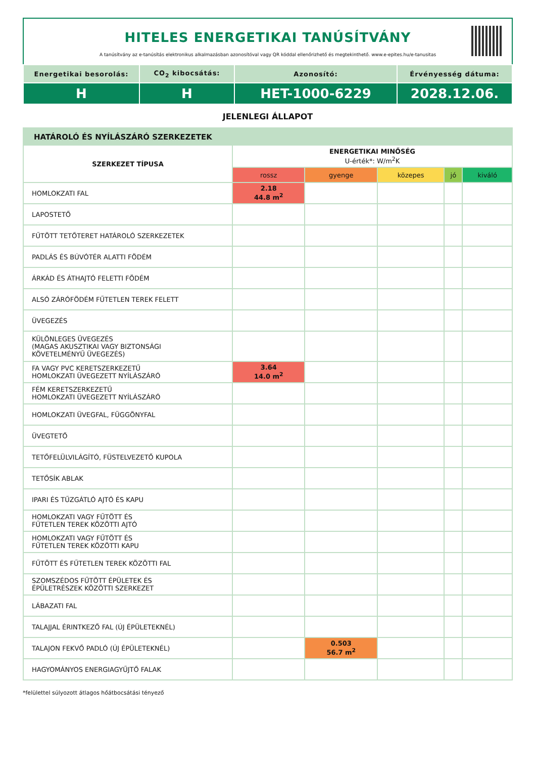HITELES ENERGETIKAI TANÚSÍTVÁNY
A tanúsítvány az e-tanúsítás elektronikus alkalmazásban azonosítóval vagy QR kóddal ellenőrizhető és megtekinthető. www.e-epites.hu/e-tanusitas
| Energetikai besorolás: | CO<sub>2</sub> kibocsátás: | Azonosító: | Érvényesség dátuma: |
| --- | --- | --- | --- |
| H | H | HET-1000-6229 | 2028.12.06. |
JELENLEGI ÁLLAPOT
HATÁROLÓ ÉS NYÍLÁSZÁRÓ SZERKEZETEK
| SZERKEZET TÍPUSA | ENERGETIKAI MINŐSÉG U-érték*: W/m<sup>2</sup>K | | | | |
| --- | --- | --- | --- | --- | --- |
| | rossz | gyenge | közepes | jó | kiváló |
| HOMLOKZATI FAL | 2.18 44.8 m<sup>2</sup> | | | | |
| LAPOSTETŐ | | | | | |
| FŰTÖTT TETŐTERET HATÁROLÓ SZERKEZETEK | | | | | |
| PADLÁS ÉS BÚVÓTÉR ALATTI FÖDÉM | | | | | |
| ÁRKÁD ÉS ÁTHAJTÓ FELETTI FÖDÉM | | | | | |
| ALSÓ ZÁRÓFÖDÉM FŰTETLEN TEREK FELETT | | | | | |
| ÜVEGEZÉS | | | | | |
| KÜLÖNLEGES ÜVEGEZÉS (MAGAS AKUSZTIKAI VAGY BIZTONSÁGI KÖVETELMÉNYŰ ÜVEGEZÉS) | | | | | |
| FA VAGY PVC KERETSZERKEZETŰ HOMLOKZATI ÜVEGEZETT NYÍLÁSZÁRÓ | 3.64 14.0 m<sup>2</sup> | | | | |
| FÉM KERETSZERKEZETŰ HOMLOKZATI ÜVEGEZETT NYÍLÁSZÁRÓ | | | | | |
| HOMLOKZATI ÜVEGFAL, FÜGGÖNYFAL | | | | | |
| ÜVEGTETŐ | | | | | |
| TETŐFELÜLVILÁGÍTÓ, FÜSTELVEZETŐ KUPOLA | | | | | |
| TETŐSÍK ABLAK | | | | | |
| IPARI ÉS TŰZGÁTLÓ AJTÓ ÉS KAPU | | | | | |
| HOMLOKZATI VAGY FŰTÖTT ÉS FŰTETLEN TEREK KÖZÖTTI AJTÓ | | | | | |
| HOMLOKZATI VAGY FŰTÖTT ÉS FŰTETLEN TEREK KÖZÖTTI KAPU | | | | | |
| FŰTÖTT ÉS FŰTETLEN TEREK KÖZÖTTI FAL | | | | | |
| SZOMSZÉDOS FŰTÖTT ÉPÜLETEK ÉS ÉPÜLETRÉSZEK KÖZÖTTI SZERKEZET | | | | | |
| LÁBAZATI FAL | | | | | |
| TALAJJAL ÉRINTKEZŐ FAL (ÚJ ÉPÜLETEKNÉL) | | | | | |
| TALAJON FEKVŐ PADLÓ (ÚJ ÉPÜLETEKNÉL) | | 0.503 56.7 m<sup>2</sup> | | | |
| HAGYOMÁNYOS ENERGIAGYŰJTŐ FALAK | | | | | |
*felülettel súlyozott átlagos hőátbocsátási tényező